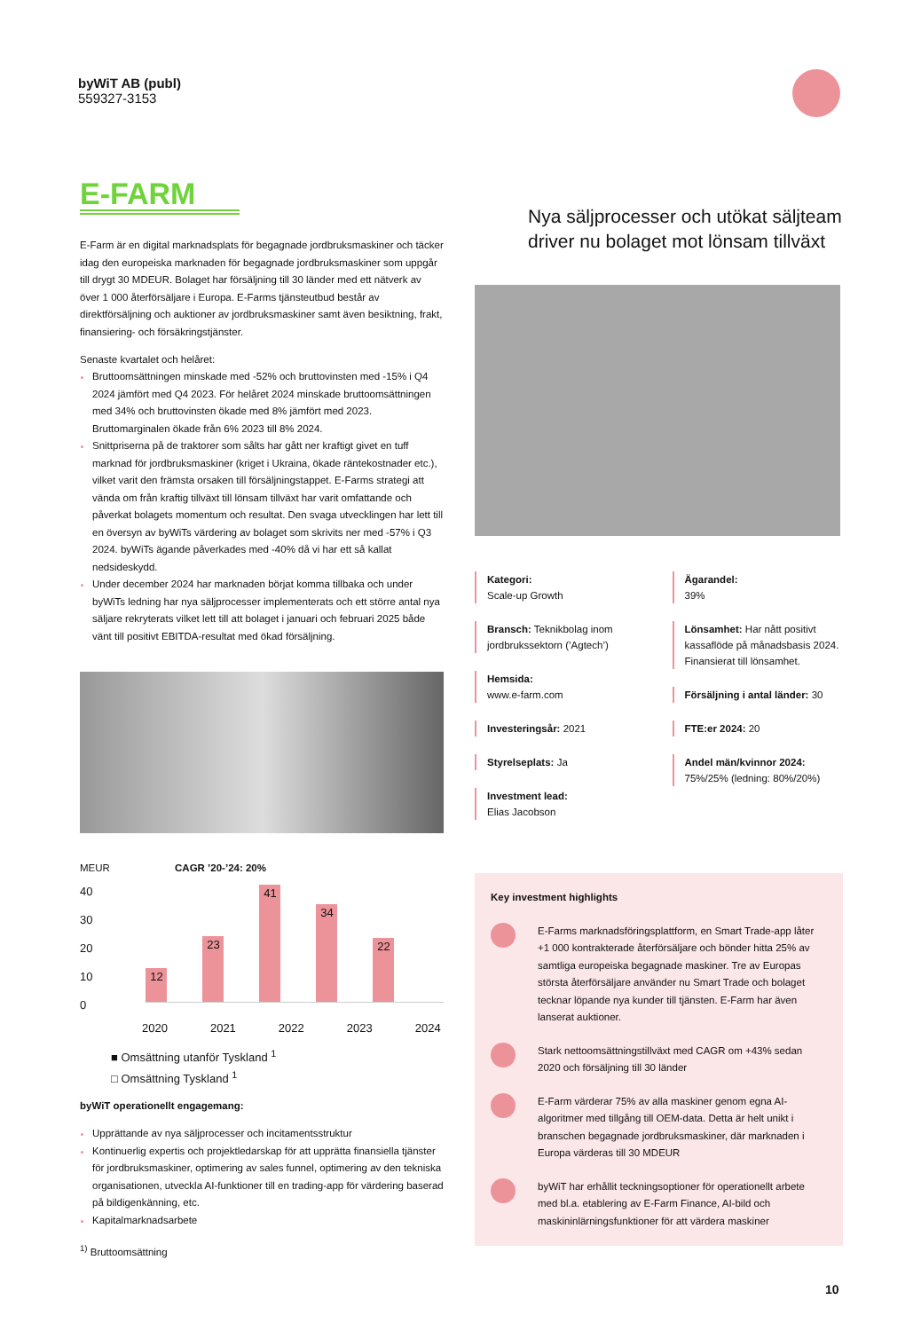byWiT AB (publ)
559327-3153
E-FARM
E-Farm är en digital marknadsplats för begagnade jordbruksmaskiner och täcker idag den europeiska marknaden för begagnade jordbruksmaskiner som uppgår till drygt 30 MDEUR. Bolaget har försäljning till 30 länder med ett nätverk av över 1 000 återförsäljare i Europa. E-Farms tjänsteutbud består av direktförsäljning och auktioner av jordbruksmaskiner samt även besiktning, frakt, finansiering- och försäkringstjänster.
Senaste kvartalet och helåret:
Bruttoomsättningen minskade med -52% och bruttovinsten med -15% i Q4 2024 jämfört med Q4 2023. För helåret 2024 minskade bruttoomsättningen med 34% och bruttovinsten ökade med 8% jämfört med 2023. Bruttomarginalen ökade från 6% 2023 till 8% 2024.
Snittpriserna på de traktorer som sålts har gått ner kraftigt givet en tuff marknad för jordbruksmaskiner (kriget i Ukraina, ökade räntekostnader etc.), vilket varit den främsta orsaken till försäljningstappet. E-Farms strategi att vända om från kraftig tillväxt till lönsam tillväxt har varit omfattande och påverkat bolagets momentum och resultat. Den svaga utvecklingen har lett till en översyn av byWiTs värdering av bolaget som skrivits ner med -57% i Q3 2024. byWiTs ägande påverkades med -40% då vi har ett så kallat nedsideskydd.
Under december 2024 har marknaden börjat komma tillbaka och under byWiTs ledning har nya säljprocesser implementerats och ett större antal nya säljare rekryterats vilket lett till att bolaget i januari och februari 2025 både vänt till positivt EBITDA-resultat med ökad försäljning.
MEUR CAGR ’20-’24: 20%
40
30
20
10
0
12
23
41
34
22
2020 2021 2022 2023 2024
■ Omsättning utanför Tyskland <sup>1</sup>
□ Omsättning Tyskland <sup>1</sup>
byWiT operationellt engagemang:
Upprättande av nya säljprocesser och incitamentsstruktur
Kontinuerlig expertis och projektledarskap för att upprätta finansiella tjänster för jordbruksmaskiner, optimering av sales funnel, optimering av den tekniska organisationen, utveckla AI-funktioner till en trading-app för värdering baserad på bildigenkänning, etc.
Kapitalmarknadsarbete
<sup>1)</sup> Bruttoomsättning
Nya säljprocesser och utökat säljteam driver nu bolaget mot lönsam tillväxt
Kategori:
Scale-up Growth
Bransch: Teknikbolag inom jordbrukssektorn (’Agtech’)
Hemsida:
www.e-farm.com
Investeringsår: 2021
Styrelseplats: Ja
Investment lead:
Elias Jacobson
Ägarandel:
39%
Lönsamhet: Har nått positivt kassaflöde på månadsbasis 2024. Finansierat till lönsamhet.
Försäljning i antal länder: 30
FTE:er 2024: 20
Andel män/kvinnor 2024:
75%/25% (ledning: 80%/20%)
Key investment highlights
E-Farms marknadsföringsplattform, en Smart Trade-app låter +1 000 kontrakterade återförsäljare och bönder hitta 25% av samtliga europeiska begagnade maskiner. Tre av Europas största återförsäljare använder nu Smart Trade och bolaget tecknar löpande nya kunder till tjänsten. E-Farm har även lanserat auktioner.
Stark nettoomsättningstillväxt med CAGR om +43% sedan 2020 och försäljning till 30 länder
E-Farm värderar 75% av alla maskiner genom egna AI-algoritmer med tillgång till OEM-data. Detta är helt unikt i branschen begagnade jordbruksmaskiner, där marknaden i Europa värderas till 30 MDEUR
byWiT har erhållit teckningsoptioner för operationellt arbete med bl.a. etablering av E-Farm Finance, AI-bild och maskininlärningsfunktioner för att värdera maskiner
10